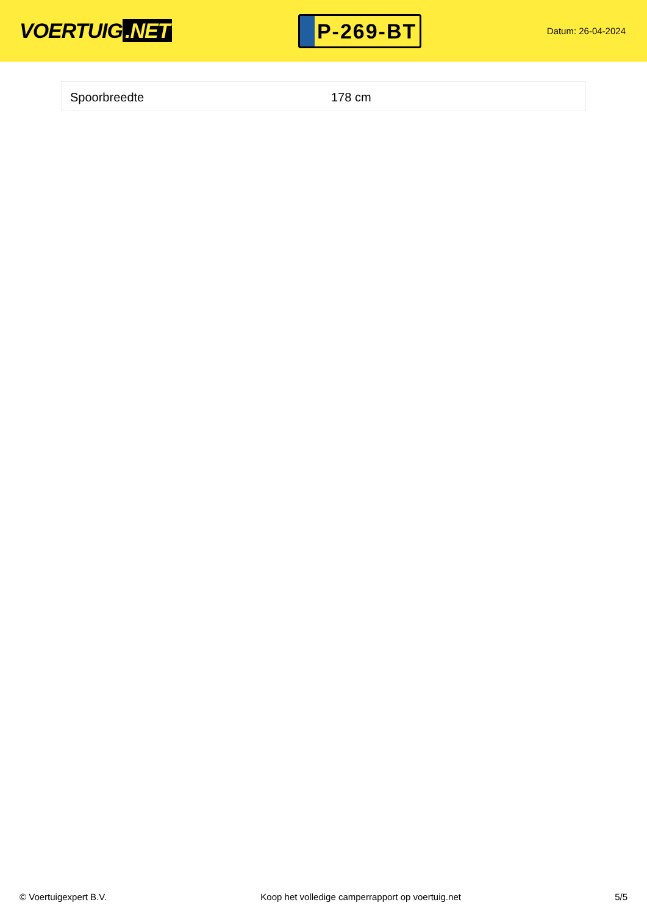VOERTUIG.NET
P-269-BT
Datum: 26-04-2024
| Spoorbreedte | 178 cm |
© Voertuigexpert B.V. Koop het volledige camperrapport op voertuig.net 5/5